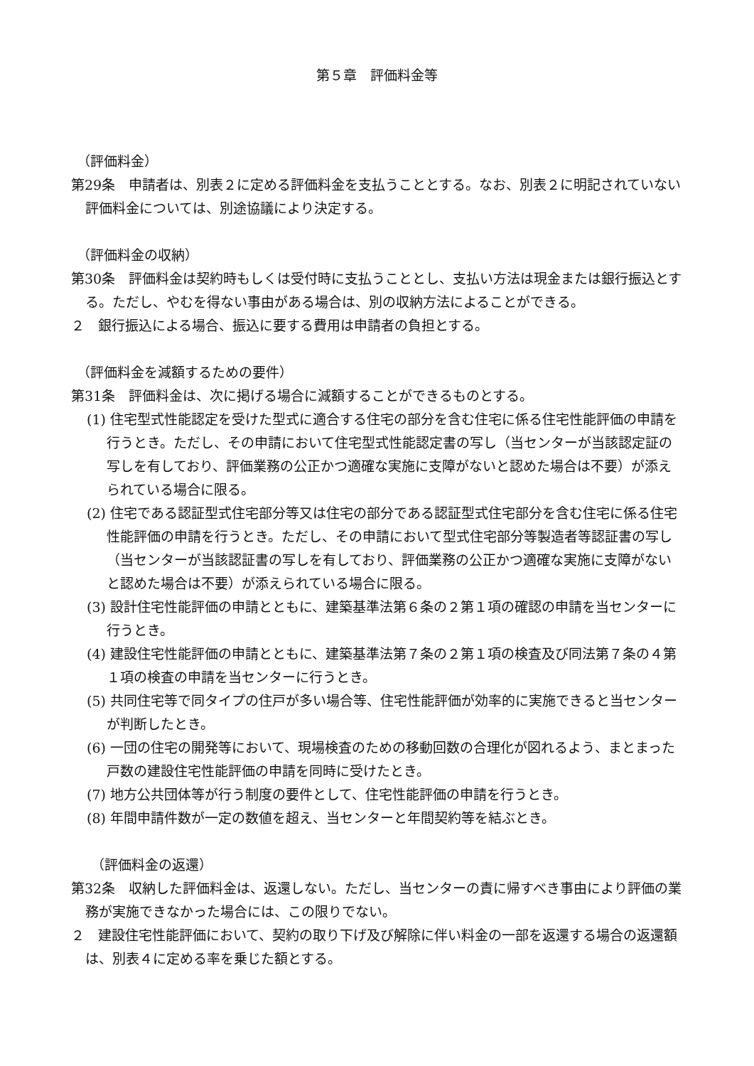第５章　評価料金等
（評価料金）
第29条　申請者は、別表２に定める評価料金を支払うこととする。なお、別表２に明記されていない評価料金については、別途協議により決定する。
（評価料金の収納）
第30条　評価料金は契約時もしくは受付時に支払うこととし、支払い方法は現金または銀行振込とする。ただし、やむを得ない事由がある場合は、別の収納方法によることができる。
２　銀行振込による場合、振込に要する費用は申請者の負担とする。
（評価料金を減額するための要件）
第31条　評価料金は、次に掲げる場合に減額することができるものとする。
(1) 住宅型式性能認定を受けた型式に適合する住宅の部分を含む住宅に係る住宅性能評価の申請を行うとき。ただし、その申請において住宅型式性能認定書の写し（当センターが当該認定証の写しを有しており、評価業務の公正かつ適確な実施に支障がないと認めた場合は不要）が添えられている場合に限る。
(2) 住宅である認証型式住宅部分等又は住宅の部分である認証型式住宅部分を含む住宅に係る住宅性能評価の申請を行うとき。ただし、その申請において型式住宅部分等製造者等認証書の写し（当センターが当該認証書の写しを有しており、評価業務の公正かつ適確な実施に支障がないと認めた場合は不要）が添えられている場合に限る。
(3) 設計住宅性能評価の申請とともに、建築基準法第６条の２第１項の確認の申請を当センターに行うとき。
(4) 建設住宅性能評価の申請とともに、建築基準法第７条の２第１項の検査及び同法第７条の４第１項の検査の申請を当センターに行うとき。
(5) 共同住宅等で同タイプの住戸が多い場合等、住宅性能評価が効率的に実施できると当センターが判断したとき。
(6) 一団の住宅の開発等において、現場検査のための移動回数の合理化が図れるよう、まとまった戸数の建設住宅性能評価の申請を同時に受けたとき。
(7) 地方公共団体等が行う制度の要件として、住宅性能評価の申請を行うとき。
(8) 年間申請件数が一定の数値を超え、当センターと年間契約等を結ぶとき。
（評価料金の返還）
第32条　収納した評価料金は、返還しない。ただし、当センターの責に帰すべき事由により評価の業務が実施できなかった場合には、この限りでない。
２　建設住宅性能評価において、契約の取り下げ及び解除に伴い料金の一部を返還する場合の返還額は、別表４に定める率を乗じた額とする。